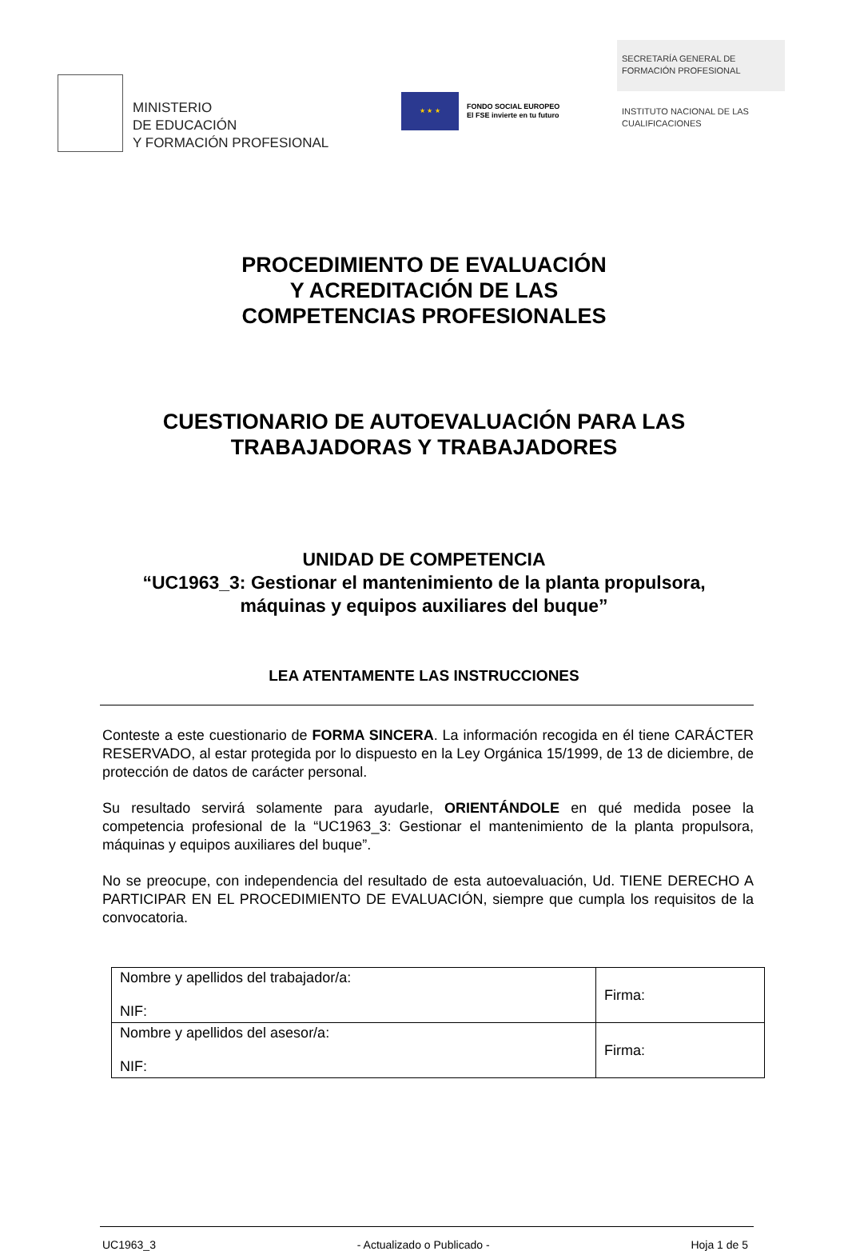MINISTERIO
DE EDUCACIÓN
Y FORMACIÓN PROFESIONAL
★ ★ ★
FONDO SOCIAL EUROPEO
El FSE invierte en tu futuro
SECRETARÍA GENERAL DE
FORMACIÓN PROFESIONAL
INSTITUTO NACIONAL DE LAS
CUALIFICACIONES
PROCEDIMIENTO DE EVALUACIÓN
Y ACREDITACIÓN DE LAS
COMPETENCIAS PROFESIONALES
CUESTIONARIO DE AUTOEVALUACIÓN PARA LAS
TRABAJADORAS Y TRABAJADORES
UNIDAD DE COMPETENCIA
“UC1963_3: Gestionar el mantenimiento de la planta propulsora,
máquinas y equipos auxiliares del buque”
LEA ATENTAMENTE LAS INSTRUCCIONES
Conteste a este cuestionario de FORMA SINCERA. La información recogida en él tiene CARÁCTER RESERVADO, al estar protegida por lo dispuesto en la Ley Orgánica 15/1999, de 13 de diciembre, de protección de datos de carácter personal.
Su resultado servirá solamente para ayudarle, ORIENTÁNDOLE en qué medida posee la competencia profesional de la “UC1963_3: Gestionar el mantenimiento de la planta propulsora, máquinas y equipos auxiliares del buque”.
No se preocupe, con independencia del resultado de esta autoevaluación, Ud. TIENE DERECHO A PARTICIPAR EN EL PROCEDIMIENTO DE EVALUACIÓN, siempre que cumpla los requisitos de la convocatoria.
| Nombre y apellidos del trabajador/a: NIF: | Firma: |
| Nombre y apellidos del asesor/a: NIF: | Firma: |
UC1963_3 - Actualizado o Publicado - Hoja 1 de 5